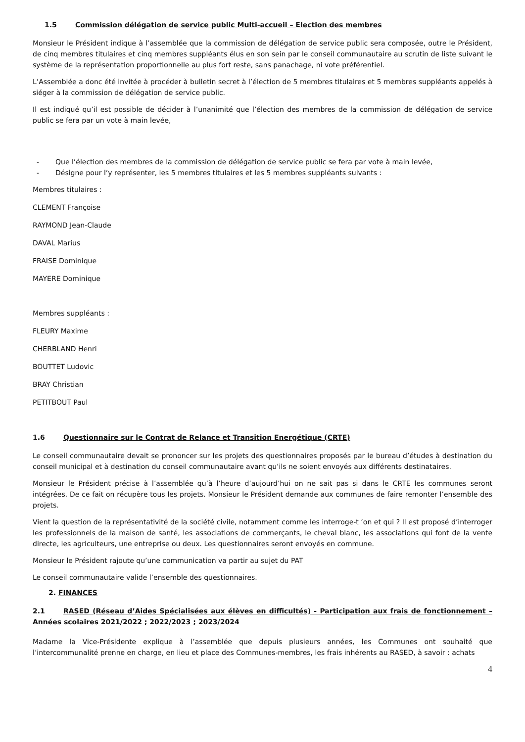1.5 Commission délégation de service public Multi-accueil – Election des membres
Monsieur le Président indique à l’assemblée que la commission de délégation de service public sera composée, outre le Président, de cinq membres titulaires et cinq membres suppléants élus en son sein par le conseil communautaire au scrutin de liste suivant le système de la représentation proportionnelle au plus fort reste, sans panachage, ni vote préférentiel.
L’Assemblée a donc été invitée à procéder à bulletin secret à l’élection de 5 membres titulaires et 5 membres suppléants appelés à siéger à la commission de délégation de service public.
Il est indiqué qu’il est possible de décider à l’unanimité que l’élection des membres de la commission de délégation de service public se fera par un vote à main levée,
- Que l’élection des membres de la commission de délégation de service public se fera par vote à main levée,
- Désigne pour l’y représenter, les 5 membres titulaires et les 5 membres suppléants suivants :
Membres titulaires :
CLEMENT Françoise
RAYMOND Jean-Claude
DAVAL Marius
FRAISE Dominique
MAYERE Dominique
Membres suppléants :
FLEURY Maxime
CHERBLAND Henri
BOUTTET Ludovic
BRAY Christian
PETITBOUT Paul
1.6 Questionnaire sur le Contrat de Relance et Transition Energétique (CRTE)
Le conseil communautaire devait se prononcer sur les projets des questionnaires proposés par le bureau d’études à destination du conseil municipal et à destination du conseil communautaire avant qu’ils ne soient envoyés aux différents destinataires.
Monsieur le Président précise à l’assemblée qu’à l’heure d’aujourd’hui on ne sait pas si dans le CRTE les communes seront intégrées. De ce fait on récupère tous les projets. Monsieur le Président demande aux communes de faire remonter l’ensemble des projets.
Vient la question de la représentativité de la société civile, notamment comme les interroge-t ’on et qui ? Il est proposé d’interroger les professionnels de la maison de santé, les associations de commerçants, le cheval blanc, les associations qui font de la vente directe, les agriculteurs, une entreprise ou deux. Les questionnaires seront envoyés en commune.
Monsieur le Président rajoute qu’une communication va partir au sujet du PAT
Le conseil communautaire valide l’ensemble des questionnaires.
2. FINANCES
2.1 RASED (Réseau d’Aides Spécialisées aux élèves en difficultés) - Participation aux frais de fonctionnement – Années scolaires 2021/2022 ; 2022/2023 ; 2023/2024
Madame la Vice-Présidente explique à l’assemblée que depuis plusieurs années, les Communes ont souhaité que l’intercommunalité prenne en charge, en lieu et place des Communes-membres, les frais inhérents au RASED, à savoir : achats
4